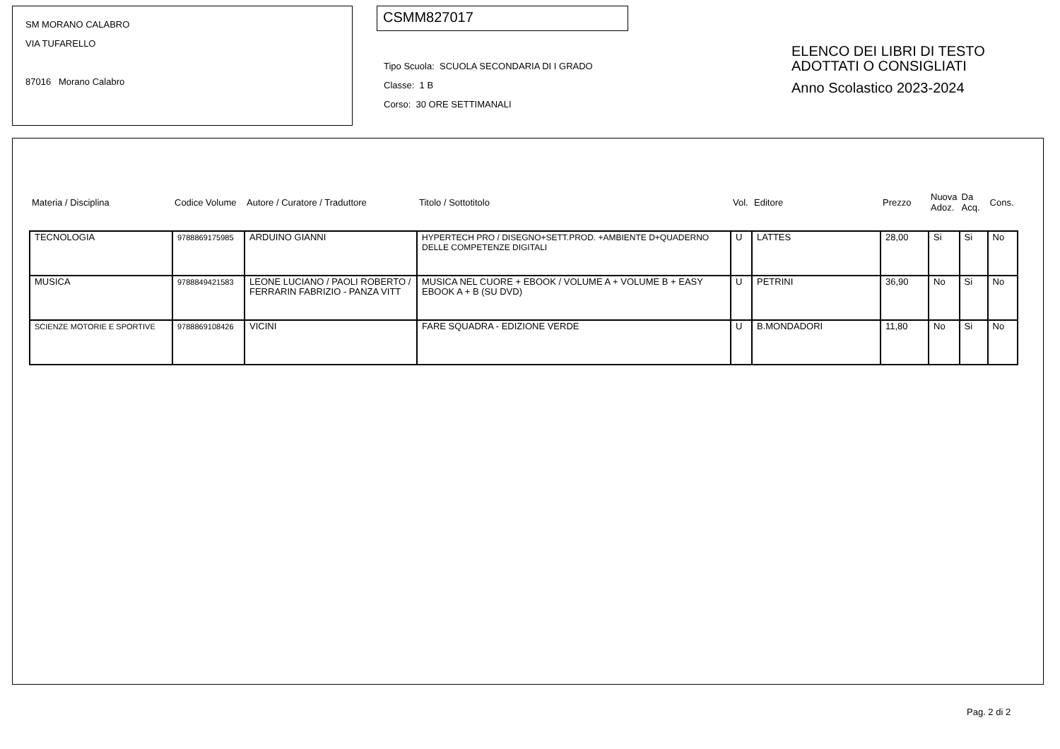SM MORANO CALABRO
VIA TUFARELLO
87016 Morano Calabro
CSMM827017
Tipo Scuola: SCUOLA SECONDARIA DI I GRADO
Classe: 1 B
Corso: 30 ORE SETTIMANALI
ELENCO DEI LIBRI DI TESTO
ADOTTATI O CONSIGLIATI
Anno Scolastico 2023-2024
| Materia / Disciplina | Codice Volume | Autore / Curatore / Traduttore | Titolo / Sottotitolo | Vol. | Editore | Prezzo | Nuova Adoz. | Da Acq. | Cons. |
| --- | --- | --- | --- | --- | --- | --- | --- | --- | --- |
| TECNOLOGIA | 9788869175985 | ARDUINO GIANNI | HYPERTECH PRO / DISEGNO+SETT.PROD. +AMBIENTE D+QUADERNO DELLE COMPETENZE DIGITALI | U | LATTES | 28,00 | Si | Si | No |
| MUSICA | 9788849421583 | LEONE LUCIANO / PAOLI ROBERTO / FERRARIN FABRIZIO - PANZA VITT | MUSICA NEL CUORE + EBOOK / VOLUME A + VOLUME B + EASY EBOOK A + B (SU DVD) | U | PETRINI | 36,90 | No | Si | No |
| SCIENZE MOTORIE E SPORTIVE | 9788869108426 | VICINI | FARE SQUADRA - EDIZIONE VERDE | U | B.MONDADORI | 11,80 | No | Si | No |
Pag. 2 di 2